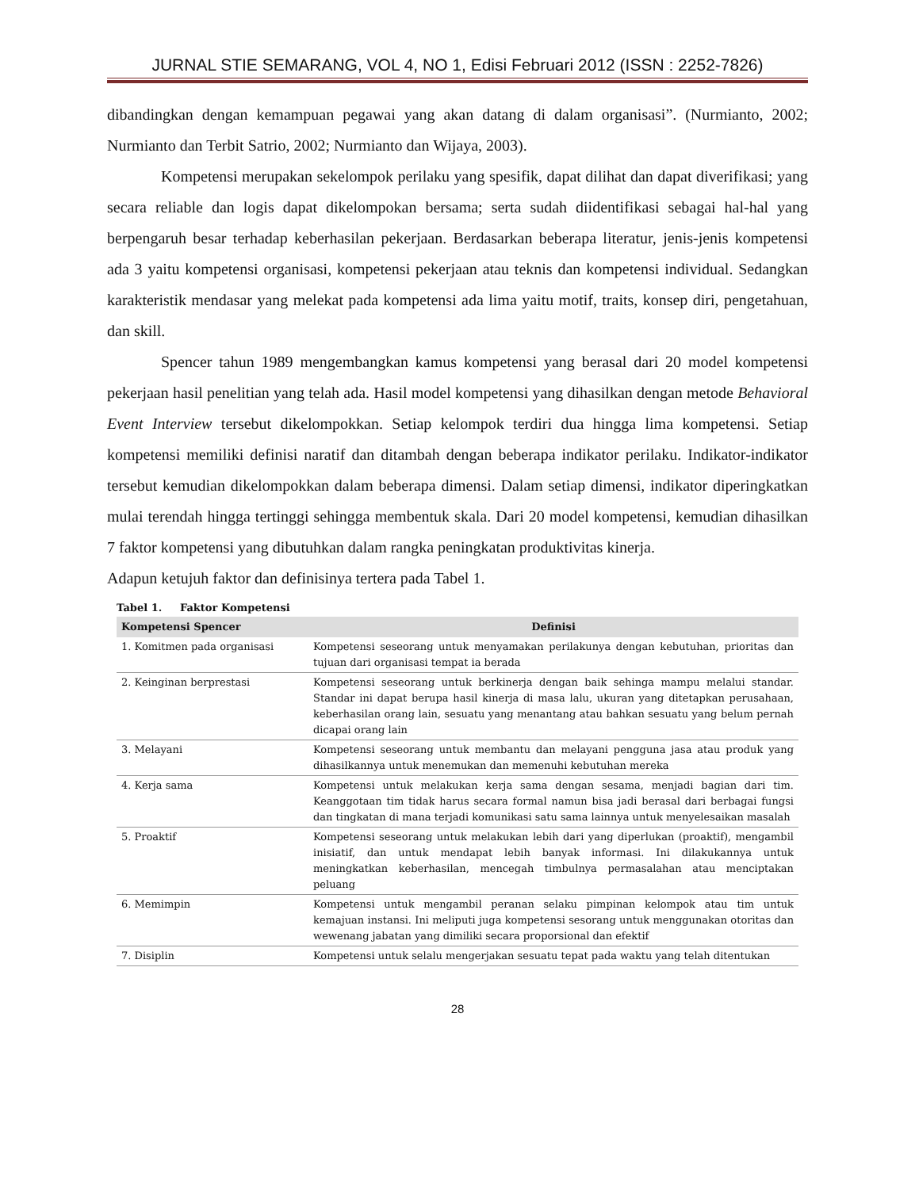JURNAL STIE SEMARANG, VOL 4, NO 1, Edisi Februari 2012 (ISSN : 2252-7826)
dibandingkan dengan kemampuan pegawai yang akan datang di dalam organisasi”. (Nurmianto, 2002; Nurmianto dan Terbit Satrio, 2002; Nurmianto dan Wijaya, 2003).
Kompetensi merupakan sekelompok perilaku yang spesifik, dapat dilihat dan dapat diverifikasi; yang secara reliable dan logis dapat dikelompokan bersama; serta sudah diidentifikasi sebagai hal-hal yang berpengaruh besar terhadap keberhasilan pekerjaan. Berdasarkan beberapa literatur, jenis-jenis kompetensi ada 3 yaitu kompetensi organisasi, kompetensi pekerjaan atau teknis dan kompetensi individual. Sedangkan karakteristik mendasar yang melekat pada kompetensi ada lima yaitu motif, traits, konsep diri, pengetahuan, dan skill.
Spencer tahun 1989 mengembangkan kamus kompetensi yang berasal dari 20 model kompetensi pekerjaan hasil penelitian yang telah ada. Hasil model kompetensi yang dihasilkan dengan metode Behavioral Event Interview tersebut dikelompokkan. Setiap kelompok terdiri dua hingga lima kompetensi. Setiap kompetensi memiliki definisi naratif dan ditambah dengan beberapa indikator perilaku. Indikator-indikator tersebut kemudian dikelompokkan dalam beberapa dimensi. Dalam setiap dimensi, indikator diperingkatkan mulai terendah hingga tertinggi sehingga membentuk skala. Dari 20 model kompetensi, kemudian dihasilkan 7 faktor kompetensi yang dibutuhkan dalam rangka peningkatan produktivitas kinerja.
Adapun ketujuh faktor dan definisinya tertera pada Tabel 1.
Tabel 1. Faktor Kompetensi
| Kompetensi Spencer | Definisi |
| --- | --- |
| 1. Komitmen pada organisasi | Kompetensi seseorang untuk menyamakan perilakunya dengan kebutuhan, prioritas dan tujuan dari organisasi tempat ia berada |
| 2. Keinginan berprestasi | Kompetensi seseorang untuk berkinerja dengan baik sehinga mampu melalui standar. Standar ini dapat berupa hasil kinerja di masa lalu, ukuran yang ditetapkan perusahaan, keberhasilan orang lain, sesuatu yang menantang atau bahkan sesuatu yang belum pernah dicapai orang lain |
| 3. Melayani | Kompetensi seseorang untuk membantu dan melayani pengguna jasa atau produk yang dihasilkannya untuk menemukan dan memenuhi kebutuhan mereka |
| 4. Kerja sama | Kompetensi untuk melakukan kerja sama dengan sesama, menjadi bagian dari tim. Keanggotaan tim tidak harus secara formal namun bisa jadi berasal dari berbagai fungsi dan tingkatan di mana terjadi komunikasi satu sama lainnya untuk menyelesaikan masalah |
| 5. Proaktif | Kompetensi seseorang untuk melakukan lebih dari yang diperlukan (proaktif), mengambil inisiatif, dan untuk mendapat lebih banyak informasi. Ini dilakukannya untuk meningkatkan keberhasilan, mencegah timbulnya permasalahan atau menciptakan peluang |
| 6. Memimpin | Kompetensi untuk mengambil peranan selaku pimpinan kelompok atau tim untuk kemajuan instansi. Ini meliputi juga kompetensi sesorang untuk menggunakan otoritas dan wewenang jabatan yang dimiliki secara proporsional dan efektif |
| 7. Disiplin | Kompetensi untuk selalu mengerjakan sesuatu tepat pada waktu yang telah ditentukan |
28